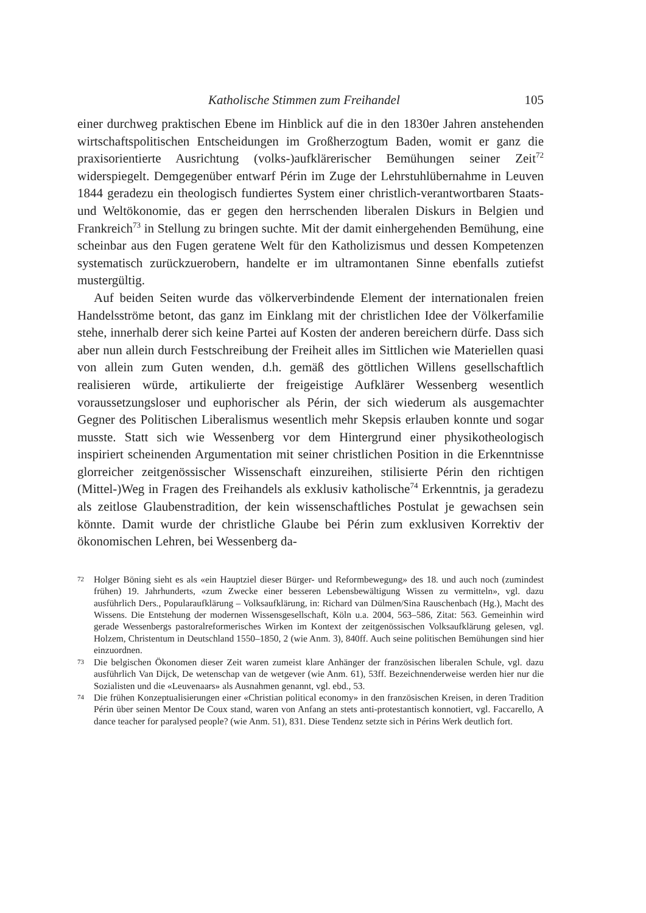Katholische Stimmen zum Freihandel 105
einer durchweg praktischen Ebene im Hinblick auf die in den 1830er Jahren anstehenden wirtschaftspolitischen Entscheidungen im Großherzogtum Baden, womit er ganz die praxisorientierte Ausrichtung (volks-)aufklärerischer Bemühungen seiner Zeit<sup>72</sup> widerspiegelt. Demgegenüber entwarf Périn im Zuge der Lehrstuhlübernahme in Leuven 1844 geradezu ein theologisch fundiertes System einer christlich-verantwortbaren Staats- und Weltökonomie, das er gegen den herrschenden liberalen Diskurs in Belgien und Frankreich<sup>73</sup> in Stellung zu bringen suchte. Mit der damit einhergehenden Bemühung, eine scheinbar aus den Fugen geratene Welt für den Katholizismus und dessen Kompetenzen systematisch zurückzuerobern, handelte er im ultramontanen Sinne ebenfalls zutiefst mustergültig.
Auf beiden Seiten wurde das völkerverbindende Element der internationalen freien Handelsströme betont, das ganz im Einklang mit der christlichen Idee der Völkerfamilie stehe, innerhalb derer sich keine Partei auf Kosten der anderen bereichern dürfe. Dass sich aber nun allein durch Festschreibung der Freiheit alles im Sittlichen wie Materiellen quasi von allein zum Guten wenden, d.h. gemäß des göttlichen Willens gesellschaftlich realisieren würde, artikulierte der freigeistige Aufklärer Wessenberg wesentlich voraussetzungsloser und euphorischer als Périn, der sich wiederum als ausgemachter Gegner des Politischen Liberalismus wesentlich mehr Skepsis erlauben konnte und sogar musste. Statt sich wie Wessenberg vor dem Hintergrund einer physikotheologisch inspiriert scheinenden Argumentation mit seiner christlichen Position in die Erkenntnisse glorreicher zeitgenössischer Wissenschaft einzureihen, stilisierte Périn den richtigen (Mittel-)Weg in Fragen des Freihandels als exklusiv katholische<sup>74</sup> Erkenntnis, ja geradezu als zeitlose Glaubenstradition, der kein wissenschaftliches Postulat je gewachsen sein könnte. Damit wurde der christliche Glaube bei Périn zum exklusiven Korrektiv der ökonomischen Lehren, bei Wessenberg da-
72 Holger Böning sieht es als «ein Hauptziel dieser Bürger- und Reformbewegung» des 18. und auch noch (zumindest frühen) 19. Jahrhunderts, «zum Zwecke einer besseren Lebensbewältigung Wissen zu vermitteln», vgl. dazu ausführlich Ders., Popularaufklärung – Volksaufklärung, in: Richard van Dülmen/Sina Rauschenbach (Hg.), Macht des Wissens. Die Entstehung der modernen Wissensgesellschaft, Köln u.a. 2004, 563–586, Zitat: 563. Gemeinhin wird gerade Wessenbergs pastoralreformerisches Wirken im Kontext der zeitgenössischen Volksaufklärung gelesen, vgl. Holzem, Christentum in Deutschland 1550–1850, 2 (wie Anm. 3), 840ff. Auch seine politischen Bemühungen sind hier einzuordnen.
73 Die belgischen Ökonomen dieser Zeit waren zumeist klare Anhänger der französischen liberalen Schule, vgl. dazu ausführlich Van Dijck, De wetenschap van de wetgever (wie Anm. 61), 53ff. Bezeichnenderweise werden hier nur die Sozialisten und die «Leuvenaars» als Ausnahmen genannt, vgl. ebd., 53.
74 Die frühen Konzeptualisierungen einer «Christian political economy» in den französischen Kreisen, in deren Tradition Périn über seinen Mentor De Coux stand, waren von Anfang an stets anti-protestantisch konnotiert, vgl. Faccarello, A dance teacher for paralysed people? (wie Anm. 51), 831. Diese Tendenz setzte sich in Périns Werk deutlich fort.